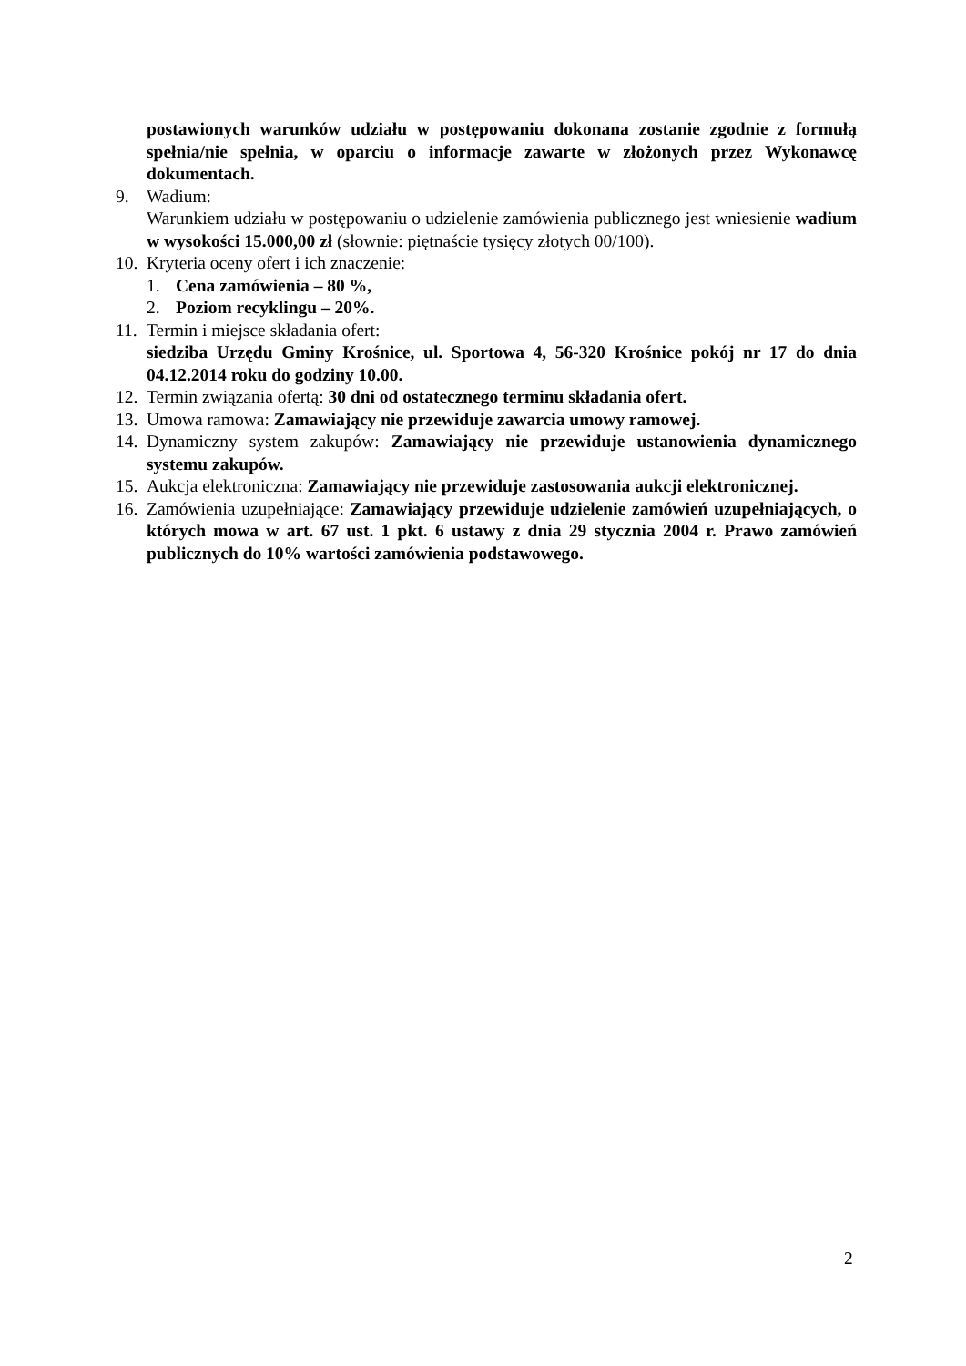postawionych warunków udziału w postępowaniu dokonana zostanie zgodnie z formułą spełnia/nie spełnia, w oparciu o informacje zawarte w złożonych przez Wykonawcę dokumentach.
9. Wadium:
Warunkiem udziału w postępowaniu o udzielenie zamówienia publicznego jest wniesienie wadium w wysokości 15.000,00 zł (słownie: piętnaście tysięcy złotych 00/100).
10. Kryteria oceny ofert i ich znaczenie:
1. Cena zamówienia – 80 %,
2. Poziom recyklingu – 20%.
11. Termin i miejsce składania ofert:
siedziba Urzędu Gminy Krośnice, ul. Sportowa 4, 56-320 Krośnice pokój nr 17 do dnia 04.12.2014 roku do godziny 10.00.
12. Termin związania ofertą: 30 dni od ostatecznego terminu składania ofert.
13. Umowa ramowa: Zamawiający nie przewiduje zawarcia umowy ramowej.
14. Dynamiczny system zakupów: Zamawiający nie przewiduje ustanowienia dynamicznego systemu zakupów.
15. Aukcja elektroniczna: Zamawiający nie przewiduje zastosowania aukcji elektronicznej.
16. Zamówienia uzupełniające: Zamawiający przewiduje udzielenie zamówień uzupełniających, o których mowa w art. 67 ust. 1 pkt. 6 ustawy z dnia 29 stycznia 2004 r. Prawo zamówień publicznych do 10% wartości zamówienia podstawowego.
2